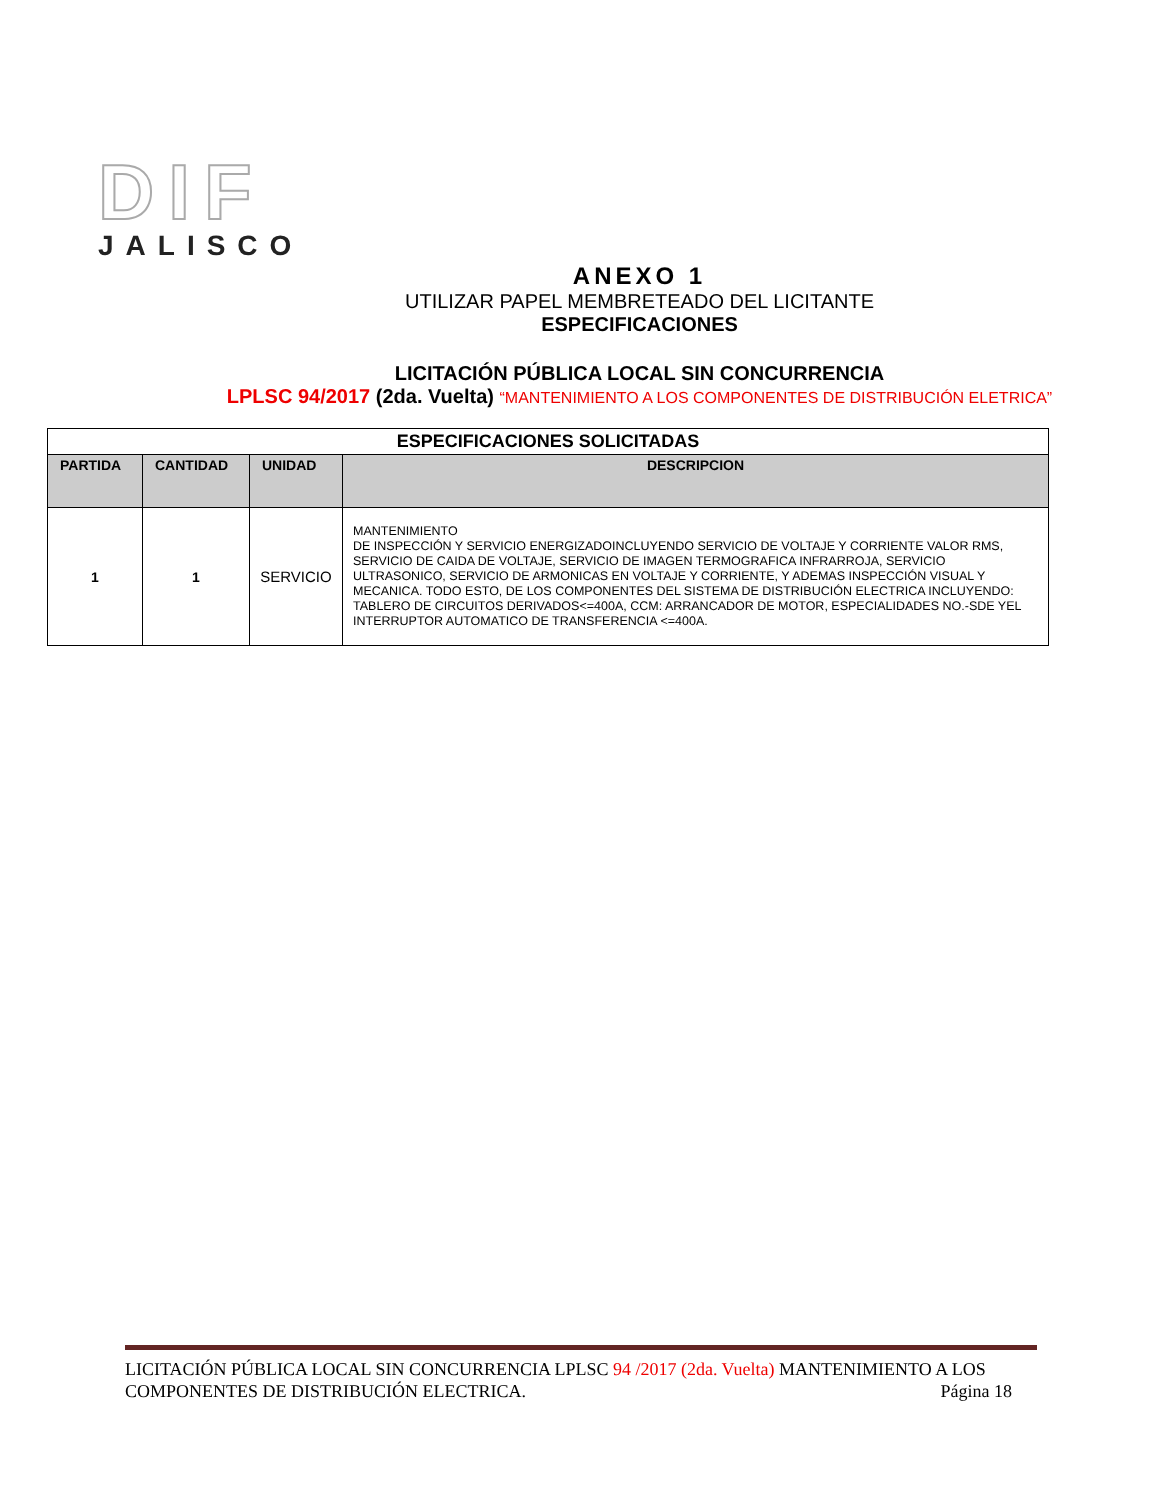DIF
JALISCO
ANEXO 1
UTILIZAR PAPEL MEMBRETEADO DEL LICITANTE
ESPECIFICACIONES
LICITACIÓN PÚBLICA LOCAL SIN CONCURRENCIA
LPLSC 94/2017 (2da. Vuelta) “MANTENIMIENTO A LOS COMPONENTES DE DISTRIBUCIÓN ELETRICA”
| ESPECIFICACIONES SOLICITADAS | | | |
| --- | --- | --- | --- |
| PARTIDA | CANTIDAD | UNIDAD | DESCRIPCION |
| 1 | 1 | SERVICIO | MANTENIMIENTO DE INSPECCIÓN Y SERVICIO ENERGIZADOINCLUYENDO SERVICIO DE VOLTAJE Y CORRIENTE VALOR RMS, SERVICIO DE CAIDA DE VOLTAJE, SERVICIO DE IMAGEN TERMOGRAFICA INFRARROJA, SERVICIO ULTRASONICO, SERVICIO DE ARMONICAS EN VOLTAJE Y CORRIENTE, Y ADEMAS INSPECCIÓN VISUAL Y MECANICA. TODO ESTO, DE LOS COMPONENTES DEL SISTEMA DE DISTRIBUCIÓN ELECTRICA INCLUYENDO: TABLERO DE CIRCUITOS DERIVADOS<=400A, CCM: ARRANCADOR DE MOTOR, ESPECIALIDADES NO.-SDE YEL INTERRUPTOR AUTOMATICO DE TRANSFERENCIA <=400A. |
LICITACIÓN PÚBLICA LOCAL SIN CONCURRENCIA LPLSC 94 /2017 (2da. Vuelta) MANTENIMIENTO A LOS COMPONENTES DE DISTRIBUCIÓN ELECTRICA. Página 18